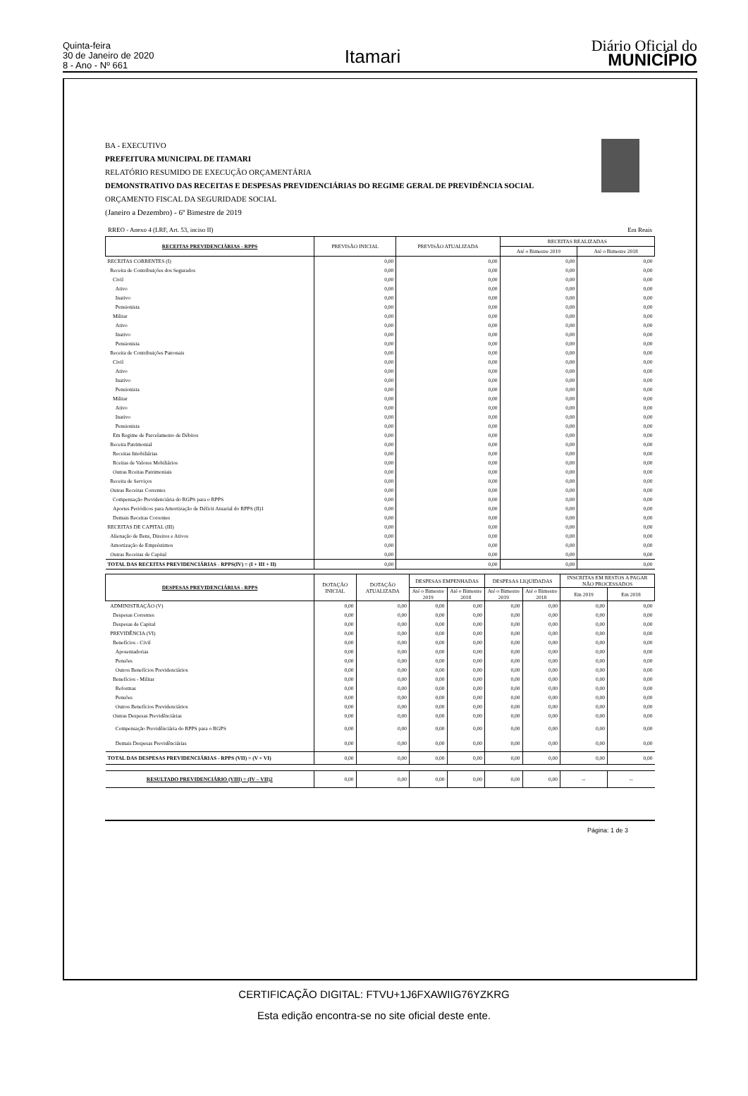Quinta-feira
30 de Janeiro de 2020
8 - Ano - Nº 661
Itamari
Diário Oficial do
MUNICÍPIO
BA - EXECUTIVO
PREFEITURA MUNICIPAL DE ITAMARI
RELATÓRIO RESUMIDO DE EXECUÇÃO ORÇAMENTÁRIA
DEMONSTRATIVO DAS RECEITAS E DESPESAS PREVIDENCIÁRIAS DO REGIME GERAL DE PREVIDÊNCIA SOCIAL
ORÇAMENTO FISCAL DA SEGURIDADE SOCIAL
(Janeiro a Dezembro) - 6º Bimestre de 2019
RREO - Anexo 4 (LRF, Art. 53, inciso II) Em Reais
| RECEITAS PREVIDENCIÁRIAS - RPPS | PREVISÃO INICIAL | PREVISÃO ATUALIZADA | RECEITAS REALIZADAS | |
| --- | --- | --- | --- | --- |
| | | | Até o Bimestre 2019 | Até o Bimestre 2018 |
| RECEITAS CORRENTES (I) | 0,00 | 0,00 | 0,00 | 0,00 |
| Receita de Contribuições dos Segurados | 0,00 | 0,00 | 0,00 | 0,00 |
| Civil | 0,00 | 0,00 | 0,00 | 0,00 |
| Ativo | 0,00 | 0,00 | 0,00 | 0,00 |
| Inativo | 0,00 | 0,00 | 0,00 | 0,00 |
| Pensionista | 0,00 | 0,00 | 0,00 | 0,00 |
| Militar | 0,00 | 0,00 | 0,00 | 0,00 |
| Ativo | 0,00 | 0,00 | 0,00 | 0,00 |
| Inativo | 0,00 | 0,00 | 0,00 | 0,00 |
| Pensionista | 0,00 | 0,00 | 0,00 | 0,00 |
| Receita de Contribuições Patronais | 0,00 | 0,00 | 0,00 | 0,00 |
| Civil | 0,00 | 0,00 | 0,00 | 0,00 |
| Ativo | 0,00 | 0,00 | 0,00 | 0,00 |
| Inativo | 0,00 | 0,00 | 0,00 | 0,00 |
| Pensionista | 0,00 | 0,00 | 0,00 | 0,00 |
| Militar | 0,00 | 0,00 | 0,00 | 0,00 |
| Ativo | 0,00 | 0,00 | 0,00 | 0,00 |
| Inativo | 0,00 | 0,00 | 0,00 | 0,00 |
| Pensionista | 0,00 | 0,00 | 0,00 | 0,00 |
| Em Regime de Parcelamento de Débitos | 0,00 | 0,00 | 0,00 | 0,00 |
| Receita Patrimonial | 0,00 | 0,00 | 0,00 | 0,00 |
| Receitas Imobiliárias | 0,00 | 0,00 | 0,00 | 0,00 |
| Rceitas de Valores Mobiliários | 0,00 | 0,00 | 0,00 | 0,00 |
| Outras Rceitas Patrimoniais | 0,00 | 0,00 | 0,00 | 0,00 |
| Receita de Serviços | 0,00 | 0,00 | 0,00 | 0,00 |
| Outras Receitas Correntes | 0,00 | 0,00 | 0,00 | 0,00 |
| Compensação Previdenciária do RGPS para o RPPS | 0,00 | 0,00 | 0,00 | 0,00 |
| Aportes Periódicos para Amortização de Déficit Atuarial do RPPS (II)1 | 0,00 | 0,00 | 0,00 | 0,00 |
| Demais Receitas Correntes | 0,00 | 0,00 | 0,00 | 0,00 |
| RECEITAS DE CAPITAL (III) | 0,00 | 0,00 | 0,00 | 0,00 |
| Alienação de Bens, Direitos e Ativos | 0,00 | 0,00 | 0,00 | 0,00 |
| Amortização de Empréstimos | 0,00 | 0,00 | 0,00 | 0,00 |
| Outras Receitas de Capital | 0,00 | 0,00 | 0,00 | 0,00 |
| TOTAL DAS RECEITAS PREVIDENCIÁRIAS - RPPS(IV) = (I + III + II) | 0,00 | 0,00 | 0,00 | 0,00 |
| DESPESAS PREVIDENCIÁRIAS - RPPS | DOTAÇÃO INICIAL | DOTAÇÃO ATUALIZADA | DESPESAS EMPENHADAS | | DESPESAS LIQUIDADAS | | INSCRITAS EM RESTOS A PAGAR NÃO PROCESSADOS | |
| --- | --- | --- | --- | --- | --- | --- | --- | --- |
| | | | Até o Bimestre 2019 | Até o Bimestre 2018 | Até o Bimestre 2019 | Até o Bimestre 2018 | Em 2019 | Em 2018 |
| ADMINISTRAÇÃO (V) | 0,00 | 0,00 | 0,00 | 0,00 | 0,00 | 0,00 | 0,00 | 0,00 |
| Despesas Correntes | 0,00 | 0,00 | 0,00 | 0,00 | 0,00 | 0,00 | 0,00 | 0,00 |
| Despesas de Capital | 0,00 | 0,00 | 0,00 | 0,00 | 0,00 | 0,00 | 0,00 | 0,00 |
| PREVIDÊNCIA (VI) | 0,00 | 0,00 | 0,00 | 0,00 | 0,00 | 0,00 | 0,00 | 0,00 |
| Benefícios - Civil | 0,00 | 0,00 | 0,00 | 0,00 | 0,00 | 0,00 | 0,00 | 0,00 |
| Aposentadorias | 0,00 | 0,00 | 0,00 | 0,00 | 0,00 | 0,00 | 0,00 | 0,00 |
| Pensões | 0,00 | 0,00 | 0,00 | 0,00 | 0,00 | 0,00 | 0,00 | 0,00 |
| Outros Benefícios Previdenciários | 0,00 | 0,00 | 0,00 | 0,00 | 0,00 | 0,00 | 0,00 | 0,00 |
| Benefícios - Militar | 0,00 | 0,00 | 0,00 | 0,00 | 0,00 | 0,00 | 0,00 | 0,00 |
| Reformas | 0,00 | 0,00 | 0,00 | 0,00 | 0,00 | 0,00 | 0,00 | 0,00 |
| Pensões | 0,00 | 0,00 | 0,00 | 0,00 | 0,00 | 0,00 | 0,00 | 0,00 |
| Outros Benefícios Previdenciários | 0,00 | 0,00 | 0,00 | 0,00 | 0,00 | 0,00 | 0,00 | 0,00 |
| Outras Despesas Previdênciárias | 0,00 | 0,00 | 0,00 | 0,00 | 0,00 | 0,00 | 0,00 | 0,00 |
| Compensação Previdênciária do RPPS para o RGPS | 0,00 | 0,00 | 0,00 | 0,00 | 0,00 | 0,00 | 0,00 | 0,00 |
| Demais Despesas Previdênciárias | 0,00 | 0,00 | 0,00 | 0,00 | 0,00 | 0,00 | 0,00 | 0,00 |
| TOTAL DAS DESPESAS PREVIDENCIÁRIAS - RPPS (VII) = (V + VI) | 0,00 | 0,00 | 0,00 | 0,00 | 0,00 | 0,00 | 0,00 | 0,00 |
| RESULTADO PREVIDENCIÁRIO (VIII) = (IV – VII)2 | 0,00 | 0,00 | 0,00 | 0,00 | 0,00 | 0,00 | -- | -- |
Página: 1 de 3
CERTIFICAÇÃO DIGITAL: FTVU+1J6FXAWIIG76YZKRG
Esta edição encontra-se no site oficial deste ente.